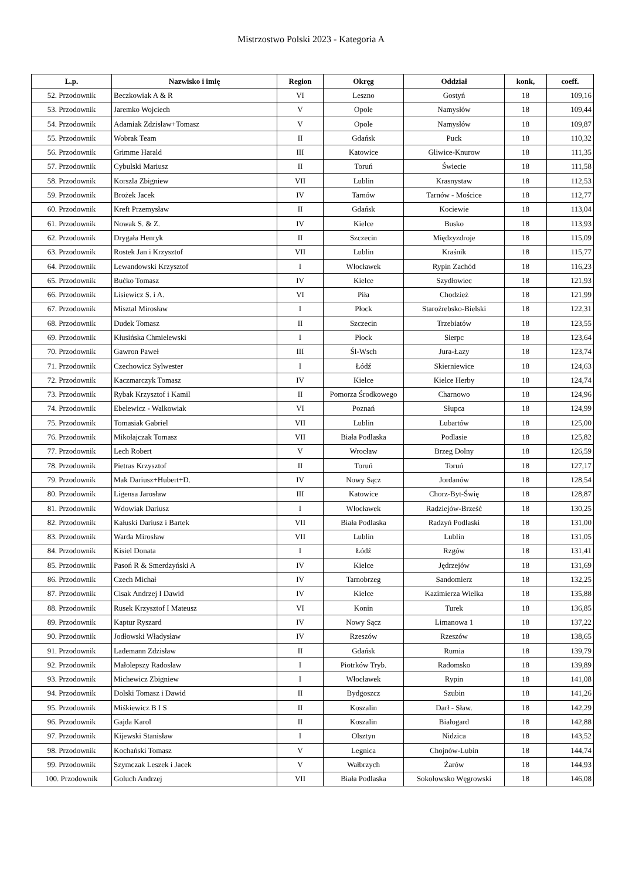Mistrzostwo Polski 2023 - Kategoria A
| L.p. | Nazwisko i imię | Region | Okręg | Oddział | konk, | coeff. |
| --- | --- | --- | --- | --- | --- | --- |
| 52. Przodownik | Beczkowiak A & R | VI | Leszno | Gostyń | 18 | 109,16 |
| 53. Przodownik | Jaremko Wojciech | V | Opole | Namysłów | 18 | 109,44 |
| 54. Przodownik | Adamiak Zdzisław+Tomasz | V | Opole | Namysłów | 18 | 109,87 |
| 55. Przodownik | Wobrak Team | II | Gdańsk | Puck | 18 | 110,32 |
| 56. Przodownik | Grimme Harald | III | Katowice | Gliwice-Knurow | 18 | 111,35 |
| 57. Przodownik | Cybulski Mariusz | II | Toruń | Świecie | 18 | 111,58 |
| 58. Przodownik | Korszla Zbigniew | VII | Lublin | Krasnystaw | 18 | 112,53 |
| 59. Przodownik | Brożek Jacek | IV | Tarnów | Tarnów - Mościce | 18 | 112,77 |
| 60. Przodownik | Kreft Przemysław | II | Gdańsk | Kociewie | 18 | 113,04 |
| 61. Przodownik | Nowak S. & Z. | IV | Kielce | Busko | 18 | 113,93 |
| 62. Przodownik | Drygała Henryk | II | Szczecin | Międzyzdroje | 18 | 115,09 |
| 63. Przodownik | Rostek Jan i Krzysztof | VII | Lublin | Kraśnik | 18 | 115,77 |
| 64. Przodownik | Lewandowski Krzysztof | I | Włocławek | Rypin Zachód | 18 | 116,23 |
| 65. Przodownik | Bućko Tomasz | IV | Kielce | Szydłowiec | 18 | 121,93 |
| 66. Przodownik | Lisiewicz S. i A. | VI | Piła | Chodzież | 18 | 121,99 |
| 67. Przodownik | Misztal Mirosław | I | Płock | Staroźrebsko-Bielski | 18 | 122,31 |
| 68. Przodownik | Dudek Tomasz | II | Szczecin | Trzebiatów | 18 | 123,55 |
| 69. Przodownik | Kłusińska Chmielewski | I | Płock | Sierpc | 18 | 123,64 |
| 70. Przodownik | Gawron Paweł | III | Śl-Wsch | Jura-Łazy | 18 | 123,74 |
| 71. Przodownik | Czechowicz Sylwester | I | Łódź | Skierniewice | 18 | 124,63 |
| 72. Przodownik | Kaczmarczyk Tomasz | IV | Kielce | Kielce Herby | 18 | 124,74 |
| 73. Przodownik | Rybak Krzysztof i Kamil | II | Pomorza Środkowego | Charnowo | 18 | 124,96 |
| 74. Przodownik | Ebelewicz - Walkowiak | VI | Poznań | Słupca | 18 | 124,99 |
| 75. Przodownik | Tomasiak Gabriel | VII | Lublin | Lubartów | 18 | 125,00 |
| 76. Przodownik | Mikołajczak Tomasz | VII | Biała Podlaska | Podlasie | 18 | 125,82 |
| 77. Przodownik | Lech Robert | V | Wrocław | Brzeg Dolny | 18 | 126,59 |
| 78. Przodownik | Pietras Krzysztof | II | Toruń | Toruń | 18 | 127,17 |
| 79. Przodownik | Mak Dariusz+Hubert+D. | IV | Nowy Sącz | Jordanów | 18 | 128,54 |
| 80. Przodownik | Ligensa Jarosław | III | Katowice | Chorz-Byt-Świę | 18 | 128,87 |
| 81. Przodownik | Wdowiak Dariusz | I | Włocławek | Radziejów-Brześć | 18 | 130,25 |
| 82. Przodownik | Kałuski Dariusz i Bartek | VII | Biała Podlaska | Radzyń Podlaski | 18 | 131,00 |
| 83. Przodownik | Warda Mirosław | VII | Lublin | Lublin | 18 | 131,05 |
| 84. Przodownik | Kisiel Donata | I | Łódź | Rzgów | 18 | 131,41 |
| 85. Przodownik | Pasoń R & Smerdzyński A | IV | Kielce | Jędrzejów | 18 | 131,69 |
| 86. Przodownik | Czech Michał | IV | Tarnobrzeg | Sandomierz | 18 | 132,25 |
| 87. Przodownik | Cisak Andrzej I Dawid | IV | Kielce | Kazimierza Wielka | 18 | 135,88 |
| 88. Przodownik | Rusek Krzysztof I Mateusz | VI | Konin | Turek | 18 | 136,85 |
| 89. Przodownik | Kaptur Ryszard | IV | Nowy Sącz | Limanowa 1 | 18 | 137,22 |
| 90. Przodownik | Jodłowski Władysław | IV | Rzeszów | Rzeszów | 18 | 138,65 |
| 91. Przodownik | Lademann Zdzisław | II | Gdańsk | Rumia | 18 | 139,79 |
| 92. Przodownik | Małolepszy Radosław | I | Piotrków Tryb. | Radomsko | 18 | 139,89 |
| 93. Przodownik | Michewicz Zbigniew | I | Włocławek | Rypin | 18 | 141,08 |
| 94. Przodownik | Dolski Tomasz i Dawid | II | Bydgoszcz | Szubin | 18 | 141,26 |
| 95. Przodownik | Miśkiewicz B I S | II | Koszalin | Darł - Sław. | 18 | 142,29 |
| 96. Przodownik | Gajda Karol | II | Koszalin | Białogard | 18 | 142,88 |
| 97. Przodownik | Kijewski Stanisław | I | Olsztyn | Nidzica | 18 | 143,52 |
| 98. Przodownik | Kochański Tomasz | V | Legnica | Chojnów-Lubin | 18 | 144,74 |
| 99. Przodownik | Szymczak Leszek i Jacek | V | Wałbrzych | Żarów | 18 | 144,93 |
| 100. Przodownik | Goluch Andrzej | VII | Biała Podlaska | Sokołowsko Węgrowski | 18 | 146,08 |